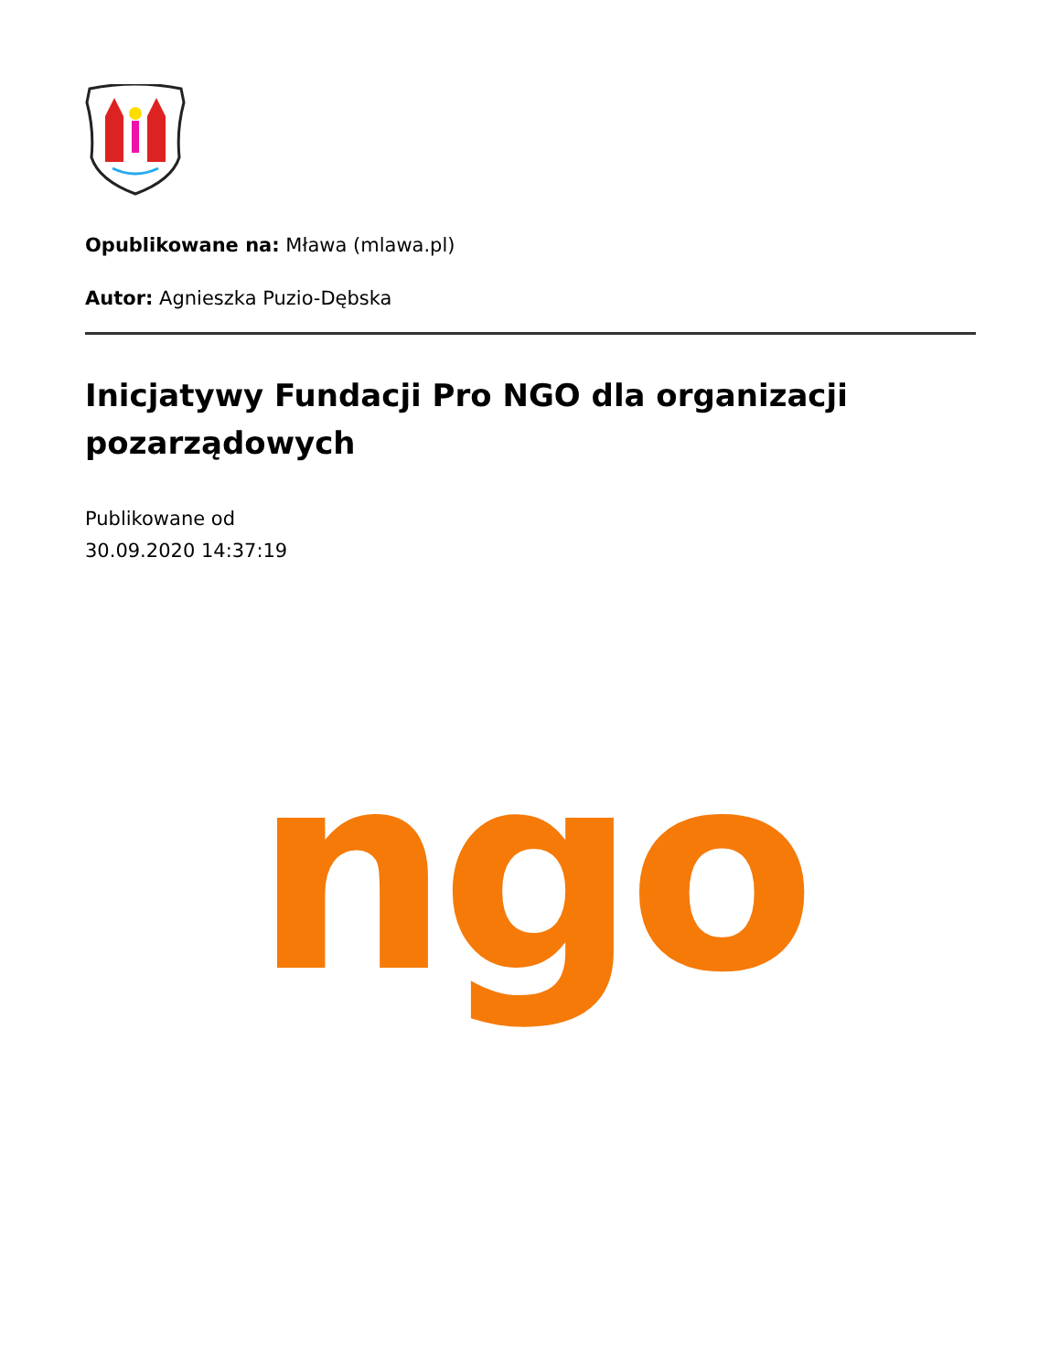Opublikowane na: Mława (mlawa.pl)
Autor: Agnieszka Puzio-Dębska
Inicjatywy Fundacji Pro NGO dla organizacji pozarządowych
Publikowane od
30.09.2020 14:37:19
ngo